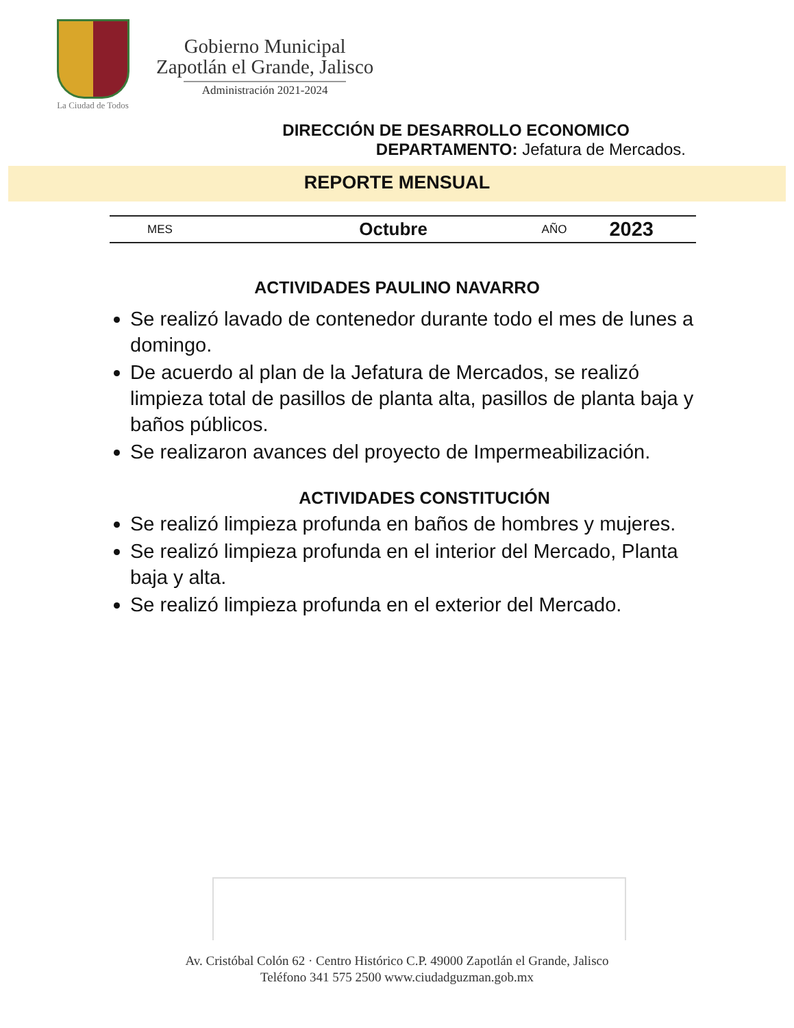La Ciudad de Todos
Gobierno Municipal
Zapotlán el Grande, Jalisco
Administración 2021-2024
DIRECCIÓN DE DESARROLLO ECONOMICO
DEPARTAMENTO: Jefatura de Mercados.
REPORTE MENSUAL
| MES | Octubre | AÑO | 2023 |
ACTIVIDADES PAULINO NAVARRO
Se realizó lavado de contenedor durante todo el mes de lunes a domingo.
De acuerdo al plan de la Jefatura de Mercados, se realizó limpieza total de pasillos de planta alta, pasillos de planta baja y baños públicos.
Se realizaron avances del proyecto de Impermeabilización.
ACTIVIDADES CONSTITUCIÓN
Se realizó limpieza profunda en baños de hombres y mujeres.
Se realizó limpieza profunda en el interior del Mercado, Planta baja y alta.
Se realizó limpieza profunda en el exterior del Mercado.
Av. Cristóbal Colón 62 · Centro Histórico C.P. 49000 Zapotlán el Grande, Jalisco
Teléfono 341 575 2500 www.ciudadguzman.gob.mx